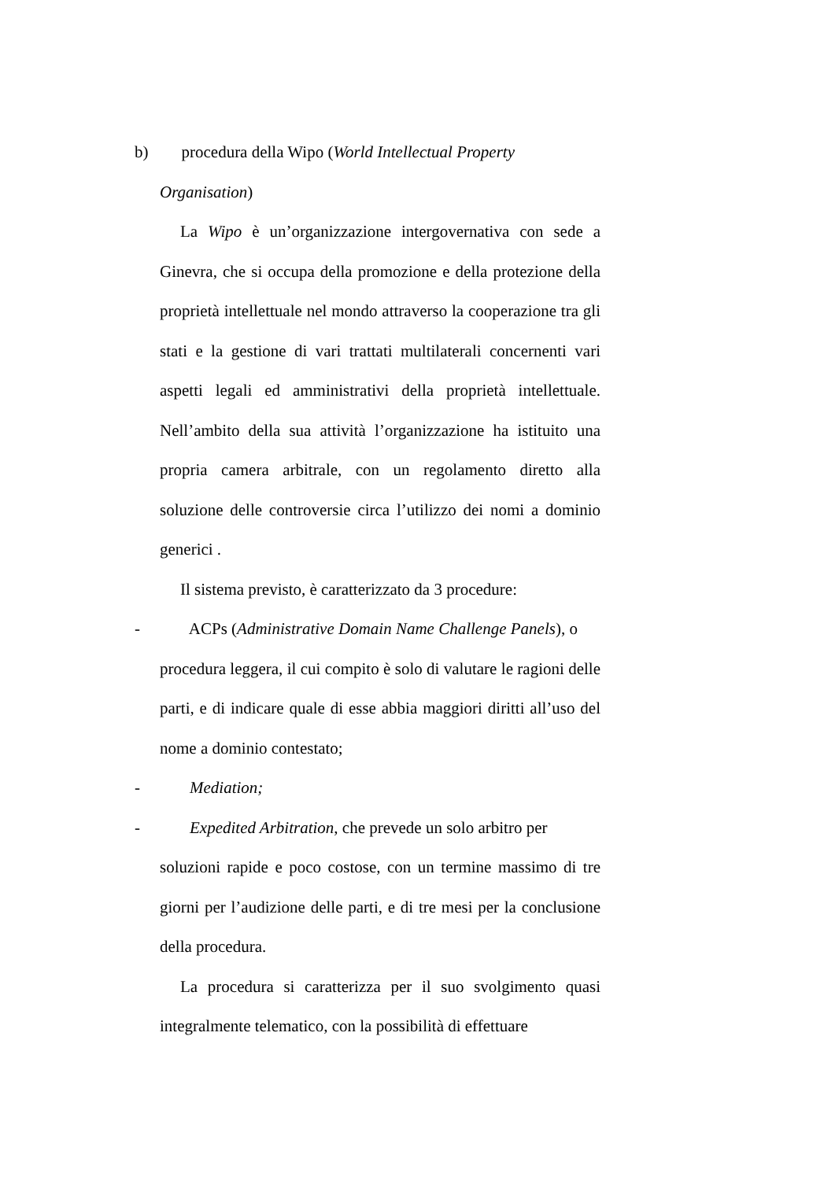b) procedura della Wipo (World Intellectual Property
Organisation)
La Wipo è un’organizzazione intergovernativa con sede a Ginevra, che si occupa della promozione e della protezione della proprietà intellettuale nel mondo attraverso la cooperazione tra gli stati e la gestione di vari trattati multilaterali concernenti vari aspetti legali ed amministrativi della proprietà intellettuale. Nell’ambito della sua attività l’organizzazione ha istituito una propria camera arbitrale, con un regolamento diretto alla soluzione delle controversie circa l’utilizzo dei nomi a dominio generici .
Il sistema previsto, è caratterizzato da 3 procedure:
- ACPs (Administrative Domain Name Challenge Panels), o
procedura leggera, il cui compito è solo di valutare le ragioni delle parti, e di indicare quale di esse abbia maggiori diritti all’uso del nome a dominio contestato;
- Mediation;
- Expedited Arbitration, che prevede un solo arbitro per
soluzioni rapide e poco costose, con un termine massimo di tre giorni per l’audizione delle parti, e di tre mesi per la conclusione della procedura.
La procedura si caratterizza per il suo svolgimento quasi integralmente telematico, con la possibilità di effettuare